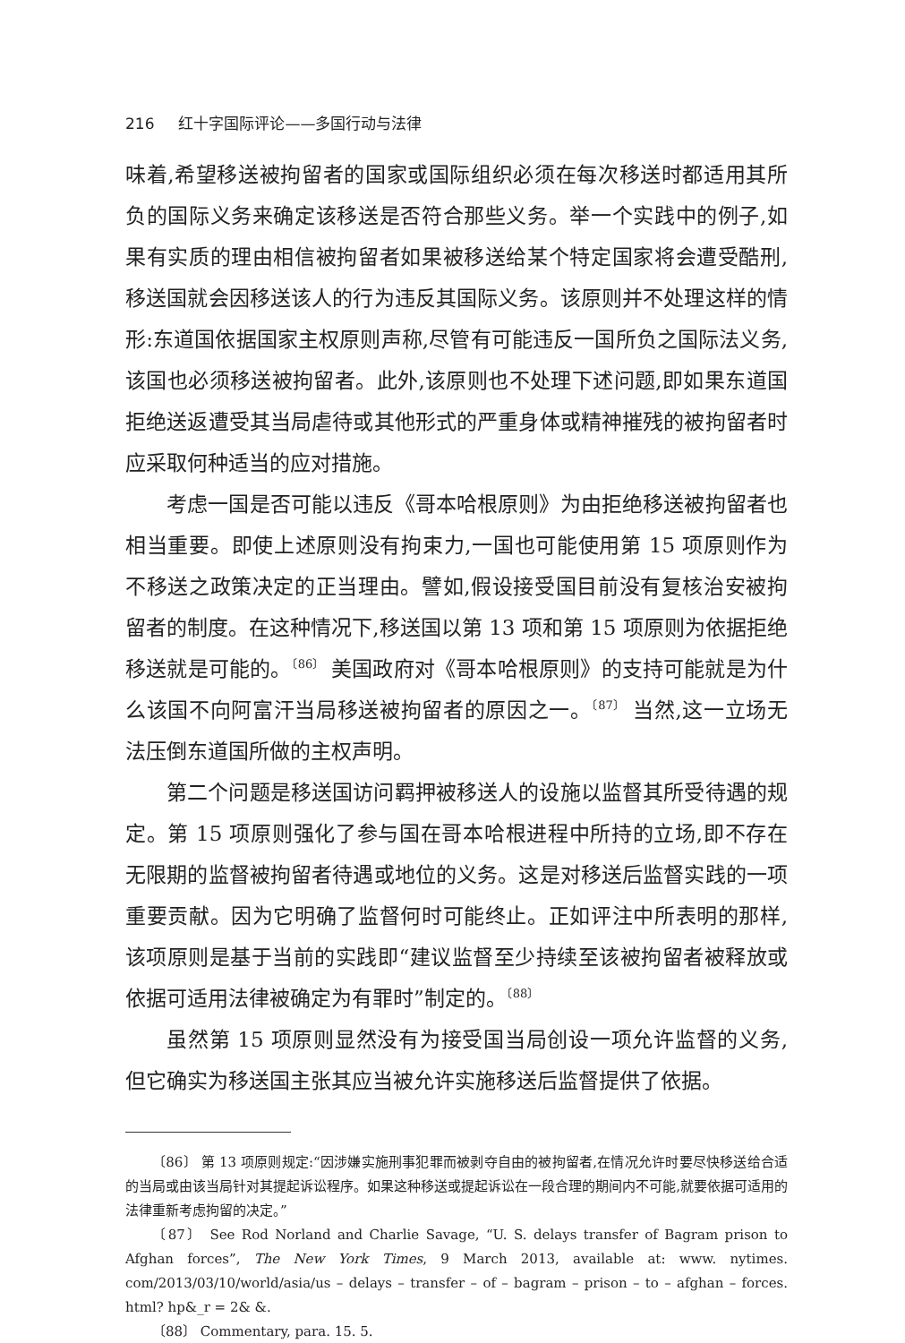216 红十字国际评论——多国行动与法律
味着,希望移送被拘留者的国家或国际组织必须在每次移送时都适用其所负的国际义务来确定该移送是否符合那些义务。举一个实践中的例子,如果有实质的理由相信被拘留者如果被移送给某个特定国家将会遭受酷刑,移送国就会因移送该人的行为违反其国际义务。该原则并不处理这样的情形:东道国依据国家主权原则声称,尽管有可能违反一国所负之国际法义务,该国也必须移送被拘留者。此外,该原则也不处理下述问题,即如果东道国拒绝送返遭受其当局虐待或其他形式的严重身体或精神摧残的被拘留者时应采取何种适当的应对措施。
考虑一国是否可能以违反《哥本哈根原则》为由拒绝移送被拘留者也相当重要。即使上述原则没有拘束力,一国也可能使用第 15 项原则作为不移送之政策决定的正当理由。譬如,假设接受国目前没有复核治安被拘留者的制度。在这种情况下,移送国以第 13 项和第 15 项原则为依据拒绝移送就是可能的。<sup>〔86〕</sup> 美国政府对《哥本哈根原则》的支持可能就是为什么该国不向阿富汗当局移送被拘留者的原因之一。<sup>〔87〕</sup> 当然,这一立场无法压倒东道国所做的主权声明。
第二个问题是移送国访问羁押被移送人的设施以监督其所受待遇的规定。第 15 项原则强化了参与国在哥本哈根进程中所持的立场,即不存在无限期的监督被拘留者待遇或地位的义务。这是对移送后监督实践的一项重要贡献。因为它明确了监督何时可能终止。正如评注中所表明的那样,该项原则是基于当前的实践即“建议监督至少持续至该被拘留者被释放或依据可适用法律被确定为有罪时”制定的。<sup>〔88〕</sup>
虽然第 15 项原则显然没有为接受国当局创设一项允许监督的义务,但它确实为移送国主张其应当被允许实施移送后监督提供了依据。
〔86〕 第 13 项原则规定:“因涉嫌实施刑事犯罪而被剥夺自由的被拘留者,在情况允许时要尽快移送给合适的当局或由该当局针对其提起诉讼程序。如果这种移送或提起诉讼在一段合理的期间内不可能,就要依据可适用的法律重新考虑拘留的决定。”
〔87〕 See Rod Norland and Charlie Savage, “U. S. delays transfer of Bagram prison to Afghan forces”, The New York Times, 9 March 2013, available at: www. nytimes. com/2013/03/10/world/asia/us – delays – transfer – of – bagram – prison – to – afghan – forces. html? hp&_r = 2& &.
〔88〕 Commentary, para. 15. 5.